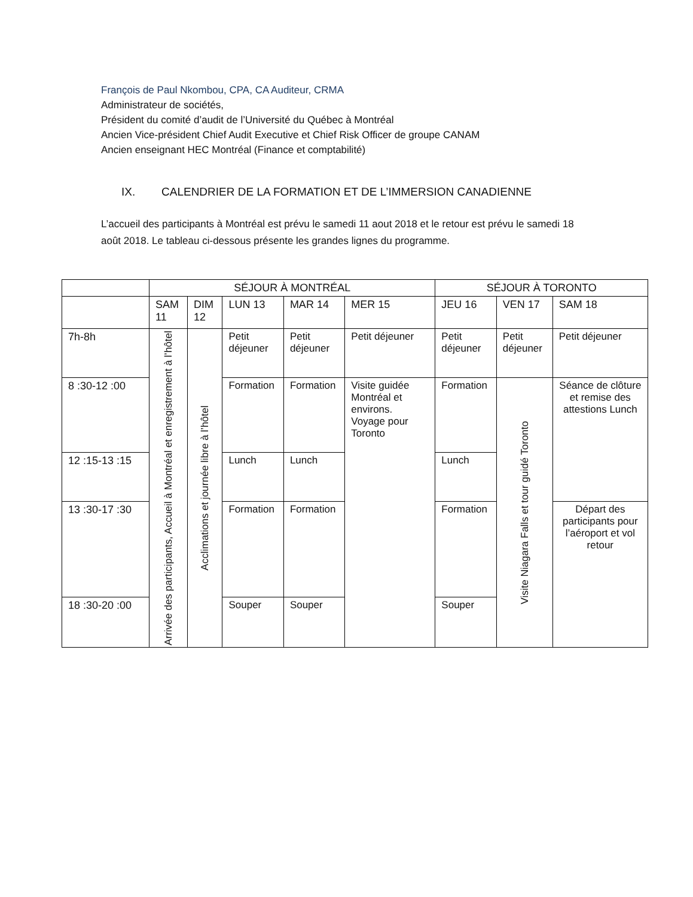François de Paul Nkombou, CPA, CA Auditeur, CRMA
Administrateur de sociétés,
Président du comité d’audit de l’Université du Québec à Montréal
Ancien Vice-président Chief Audit Executive et Chief Risk Officer de groupe CANAM
Ancien enseignant HEC Montréal (Finance et comptabilité)
IX. CALENDRIER DE LA FORMATION ET DE L’IMMERSION CANADIENNE
L’accueil des participants à Montréal est prévu le samedi 11 aout 2018 et le retour est prévu le samedi 18 août 2018. Le tableau ci-dessous présente les grandes lignes du programme.
| | SÉJOUR À MONTRÉAL | | | | | SÉJOUR À TORONTO | | |
| --- | --- | --- | --- | --- | --- | --- | --- | --- |
| | SAM 11 | DIM 12 | LUN 13 | MAR 14 | MER 15 | JEU 16 | VEN 17 | SAM 18 |
| 7h-8h | Arrivée des participants, Accueil à Montréal et enregistrement à l’hôtel | Acclimations et journée libre à l’hôtel | Petit déjeuner | Petit déjeuner | Petit déjeuner | Petit déjeuner | Petit déjeuner | Petit déjeuner |
| 8 :30-12 :00 | | | Formation | Formation | Visite guidée Montréal et environs. Voyage pour Toronto | Formation | Visite Niagara Falls et tour guidé Toronto | Séance de clôture et remise des attestions Lunch |
| 12 :15-13 :15 | | | Lunch | Lunch | | Lunch | | |
| 13 :30-17 :30 | | | Formation | Formation | | Formation | | Départ des participants pour l’aéroport et vol retour |
| 18 :30-20 :00 | | | Souper | Souper | | Souper | | |